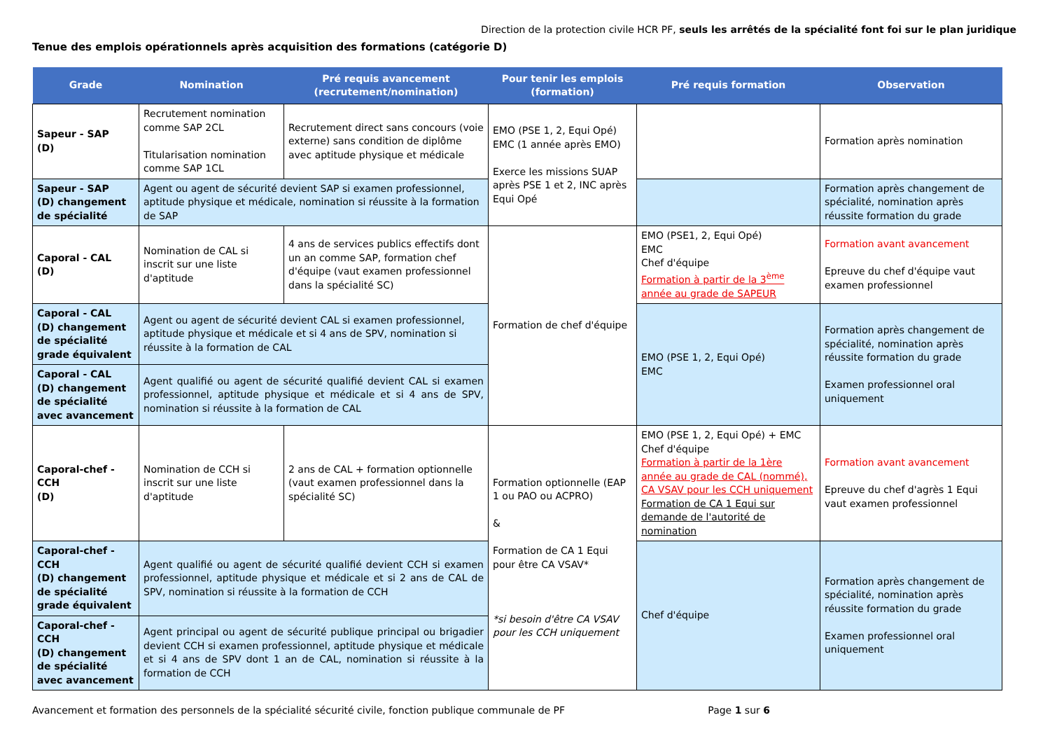Direction de la protection civile HCR PF, seuls les arrêtés de la spécialité font foi sur le plan juridique
Tenue des emplois opérationnels après acquisition des formations (catégorie D)
| Grade | Nomination | Pré requis avancement (recrutement/nomination) | Pour tenir les emplois (formation) | Pré requis formation | Observation |
| --- | --- | --- | --- | --- | --- |
| Sapeur - SAP (D) | Recrutement nomination comme SAP 2CL Titularisation nomination comme SAP 1CL | Recrutement direct sans concours (voie externe) sans condition de diplôme avec aptitude physique et médicale | EMO (PSE 1, 2, Equi Opé) EMC (1 année après EMO) Exerce les missions SUAP après PSE 1 et 2, INC après Equi Opé | | Formation après nomination |
| Sapeur - SAP (D) changement de spécialité | Agent ou agent de sécurité devient SAP si examen professionnel, aptitude physique et médicale, nomination si réussite à la formation de SAP | | | | Formation après changement de spécialité, nomination après réussite formation du grade |
| Caporal - CAL (D) | Nomination de CAL si inscrit sur une liste d'aptitude | 4 ans de services publics effectifs dont un an comme SAP, formation chef d'équipe (vaut examen professionnel dans la spécialité SC) | Formation de chef d'équipe | EMO (PSE1, 2, Equi Opé) EMC Chef d'équipe Formation à partir de la 3<sup>ème</sup> année au grade de SAPEUR | Formation avant avancement Epreuve du chef d'équipe vaut examen professionnel |
| Caporal - CAL (D) changement de spécialité grade équivalent | Agent ou agent de sécurité devient CAL si examen professionnel, aptitude physique et médicale et si 4 ans de SPV, nomination si réussite à la formation de CAL | | | EMO (PSE 1, 2, Equi Opé) EMC | Formation après changement de spécialité, nomination après réussite formation du grade Examen professionnel oral uniquement |
| Caporal - CAL (D) changement de spécialité avec avancement | Agent qualifié ou agent de sécurité qualifié devient CAL si examen professionnel, aptitude physique et médicale et si 4 ans de SPV, nomination si réussite à la formation de CAL | | | | |
| Caporal-chef - CCH (D) | Nomination de CCH si inscrit sur une liste d'aptitude | 2 ans de CAL + formation optionnelle (vaut examen professionnel dans la spécialité SC) | Formation optionnelle (EAP 1 ou PAO ou ACPRO) & Formation de CA 1 Equi pour être CA VSAV* *si besoin d'être CA VSAV pour les CCH uniquement | EMO (PSE 1, 2, Equi Opé) + EMC Chef d'équipe Formation à partir de la 1ère année au grade de CAL (nommé), CA VSAV pour les CCH uniquement Formation de CA 1 Equi sur demande de l'autorité de nomination | Formation avant avancement Epreuve du chef d'agrès 1 Equi vaut examen professionnel |
| Caporal-chef - CCH (D) changement de spécialité grade équivalent | Agent qualifié ou agent de sécurité qualifié devient CCH si examen professionnel, aptitude physique et médicale et si 2 ans de CAL de SPV, nomination si réussite à la formation de CCH | | | Chef d'équipe | Formation après changement de spécialité, nomination après réussite formation du grade Examen professionnel oral uniquement |
| Caporal-chef - CCH (D) changement de spécialité avec avancement | Agent principal ou agent de sécurité publique principal ou brigadier devient CCH si examen professionnel, aptitude physique et médicale et si 4 ans de SPV dont 1 an de CAL, nomination si réussite à la formation de CCH | | | | |
Avancement et formation des personnels de la spécialité sécurité civile, fonction publique communale de PF Page 1 sur 6